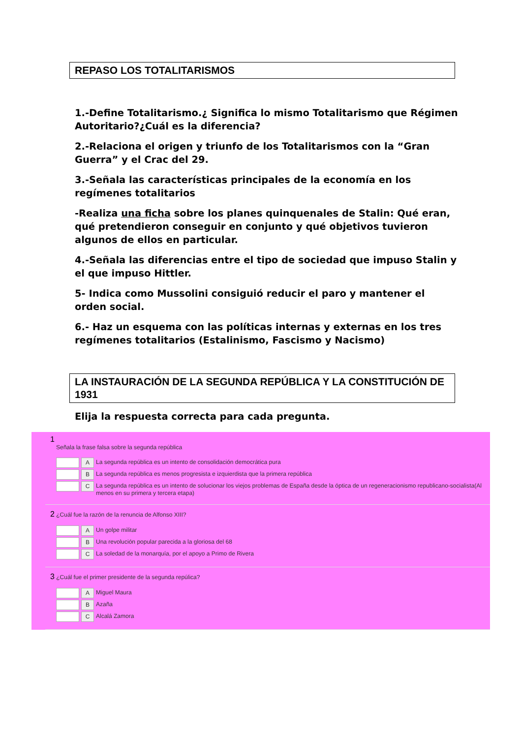REPASO LOS TOTALITARISMOS
1.-Define Totalitarismo.¿ Significa lo mismo Totalitarismo que Régimen Autoritario?¿Cuál es la diferencia?
2.-Relaciona el origen y triunfo de los Totalitarismos con la “Gran Guerra” y el Crac del 29.
3.-Señala las características principales de la economía en los regímenes totalitarios
-Realiza una ficha sobre los planes quinquenales de Stalin: Qué eran, qué pretendieron conseguir en conjunto y qué objetivos tuvieron algunos de ellos en particular.
4.-Señala las diferencias entre el tipo de sociedad que impuso Stalin y el que impuso Hittler.
5- Indica como Mussolini consiguió reducir el paro y mantener el orden social.
6.- Haz un esquema con las políticas internas y externas en los tres regímenes totalitarios (Estalinismo, Fascismo y Nacismo)
LA INSTAURACIÓN DE LA SEGUNDA REPÚBLICA Y LA CONSTITUCIÓN DE 1931
Elija la respuesta correcta para cada pregunta.
1
Señala la frase falsa sobre la segunda república
A
La segunda república es un intento de consolidación democrática pura
B
La segunda república es menos progresista e izquierdista que la primera república
C
La segunda república es un intento de solucionar los viejos problemas de España desde la óptica de un regeneracionismo republicano-socialista(Al menos en su primera y tercera etapa)
2 ¿Cuál fue la razón de la renuncia de Alfonso XIII?
A
Un golpe militar
B
Una revolución popular parecida a la gloriosa del 68
C
La soledad de la monarquía, por el apoyo a Primo de Rivera
3 ¿Cuál fue el primer presidente de la segunda repúlica?
A
Miguel Maura
B
Azaña
C
Alcalá Zamora